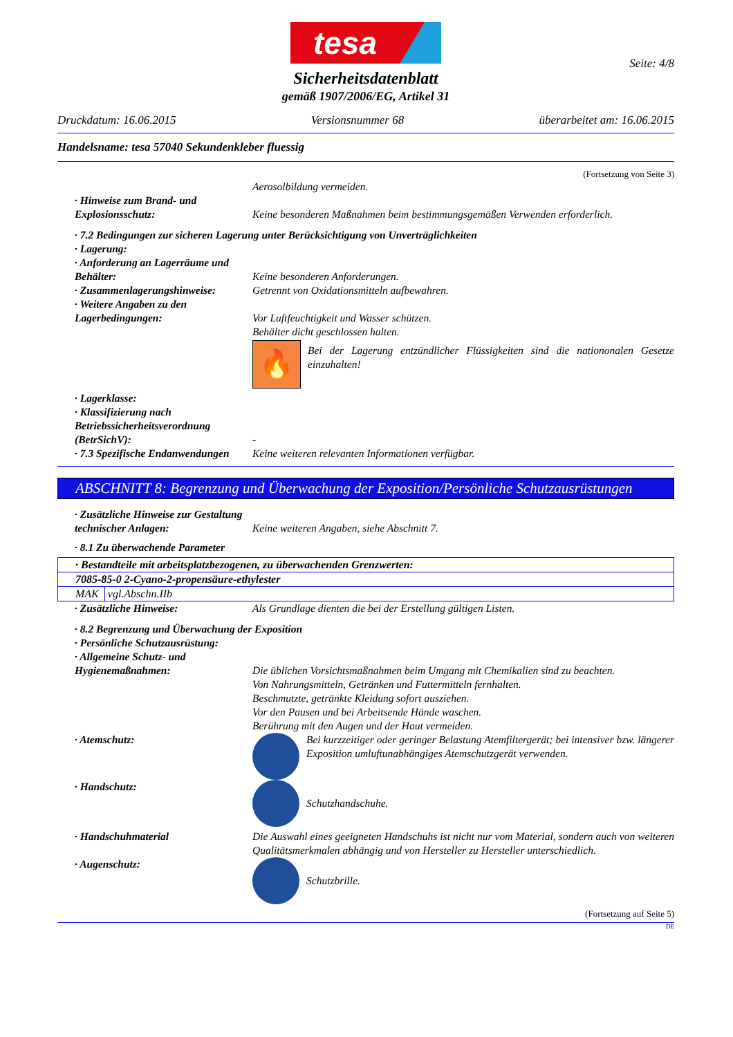tesa
Seite: 4/8
Sicherheitsdatenblatt
gemäß 1907/2006/EG, Artikel 31
Druckdatum: 16.06.2015 Versionsnummer 68 überarbeitet am: 16.06.2015
Handelsname: tesa 57040 Sekundenkleber fluessig
(Fortsetzung von Seite 3)
Aerosolbildung vermeiden.
· Hinweise zum Brand- und Explosionsschutz:
Keine besonderen Maßnahmen beim bestimmungsgemäßen Verwenden erforderlich.
· 7.2 Bedingungen zur sicheren Lagerung unter Berücksichtigung von Unverträglichkeiten
· Lagerung:
· Anforderung an Lagerräume und Behälter:
Keine besonderen Anforderungen.
· Zusammenlagerungshinweise: Getrennt von Oxidationsmitteln aufbewahren.
· Weitere Angaben zu den Lagerbedingungen:
Vor Luftfeuchtigkeit und Wasser schützen.
Behälter dicht geschlossen halten.
🔥
Bei der Lagerung entzündlicher Flüssigkeiten sind die nationonalen Gesetze einzuhalten!
· Lagerklasse:
· Klassifizierung nach Betriebssicherheitsverordnung (BetrSichV):
-
· 7.3 Spezifische Endanwendungen
Keine weiteren relevanten Informationen verfügbar.
ABSCHNITT 8: Begrenzung und Überwachung der Exposition/Persönliche Schutzausrüstungen
· Zusätzliche Hinweise zur Gestaltung technischer Anlagen:
Keine weiteren Angaben, siehe Abschnitt 7.
· 8.1 Zu überwachende Parameter
| · Bestandteile mit arbeitsplatzbezogenen, zu überwachenden Grenzwerten: | |
| 7085-85-0 2-Cyano-2-propensäure-ethylester | |
| MAK | vgl.Abschn.IIb |
· Zusätzliche Hinweise: Als Grundlage dienten die bei der Erstellung gültigen Listen.
· 8.2 Begrenzung und Überwachung der Exposition
· Persönliche Schutzausrüstung:
· Allgemeine Schutz- und Hygienemaßnahmen:
Die üblichen Vorsichtsmaßnahmen beim Umgang mit Chemikalien sind zu beachten.
Von Nahrungsmitteln, Getränken und Futtermitteln fernhalten.
Beschmutzte, getränkte Kleidung sofort ausziehen.
Vor den Pausen und bei Arbeitsende Hände waschen.
Berührung mit den Augen und der Haut vermeiden.
· Atemschutz: Bei kurzzeitiger oder geringer Belastung Atemfiltergerät; bei intensiver bzw. längerer Exposition umluftunabhängiges Atemschutzgerät verwenden.
· Handschutz: Schutzhandschuhe.
· Handschuhmaterial Die Auswahl eines geeigneten Handschuhs ist nicht nur vom Material, sondern auch von weiteren Qualitätsmerkmalen abhängig und von Hersteller zu Hersteller unterschiedlich.
· Augenschutz: Schutzbrille.
(Fortsetzung auf Seite 5)
DE